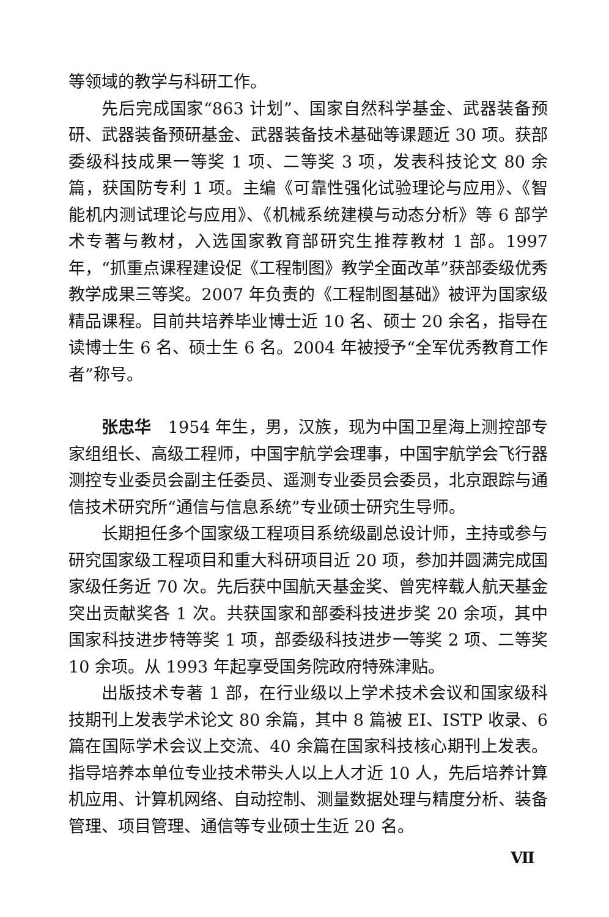等领域的教学与科研工作。
先后完成国家“863 计划”、国家自然科学基金、武器装备预研、武器装备预研基金、武器装备技术基础等课题近 30 项。获部委级科技成果一等奖 1 项、二等奖 3 项，发表科技论文 80 余篇，获国防专利 1 项。主编《可靠性强化试验理论与应用》、《智能机内测试理论与应用》、《机械系统建模与动态分析》等 6 部学术专著与教材，入选国家教育部研究生推荐教材 1 部。1997 年，“抓重点课程建设促《工程制图》教学全面改革”获部委级优秀教学成果三等奖。2007 年负责的《工程制图基础》被评为国家级精品课程。目前共培养毕业博士近 10 名、硕士 20 余名，指导在读博士生 6 名、硕士生 6 名。2004 年被授予“全军优秀教育工作者”称号。
张忠华　1954 年生，男，汉族，现为中国卫星海上测控部专家组组长、高级工程师，中国宇航学会理事，中国宇航学会飞行器测控专业委员会副主任委员、遥测专业委员会委员，北京跟踪与通信技术研究所“通信与信息系统”专业硕士研究生导师。
长期担任多个国家级工程项目系统级副总设计师，主持或参与研究国家级工程项目和重大科研项目近 20 项，参加并圆满完成国家级任务近 70 次。先后获中国航天基金奖、曾宪梓载人航天基金突出贡献奖各 1 次。共获国家和部委科技进步奖 20 余项，其中国家科技进步特等奖 1 项，部委级科技进步一等奖 2 项、二等奖 10 余项。从 1993 年起享受国务院政府特殊津贴。
出版技术专著 1 部，在行业级以上学术技术会议和国家级科技期刊上发表学术论文 80 余篇，其中 8 篇被 EI、ISTP 收录、6 篇在国际学术会议上交流、40 余篇在国家科技核心期刊上发表。指导培养本单位专业技术带头人以上人才近 10 人，先后培养计算机应用、计算机网络、自动控制、测量数据处理与精度分析、装备管理、项目管理、通信等专业硕士生近 20 名。
Ⅶ